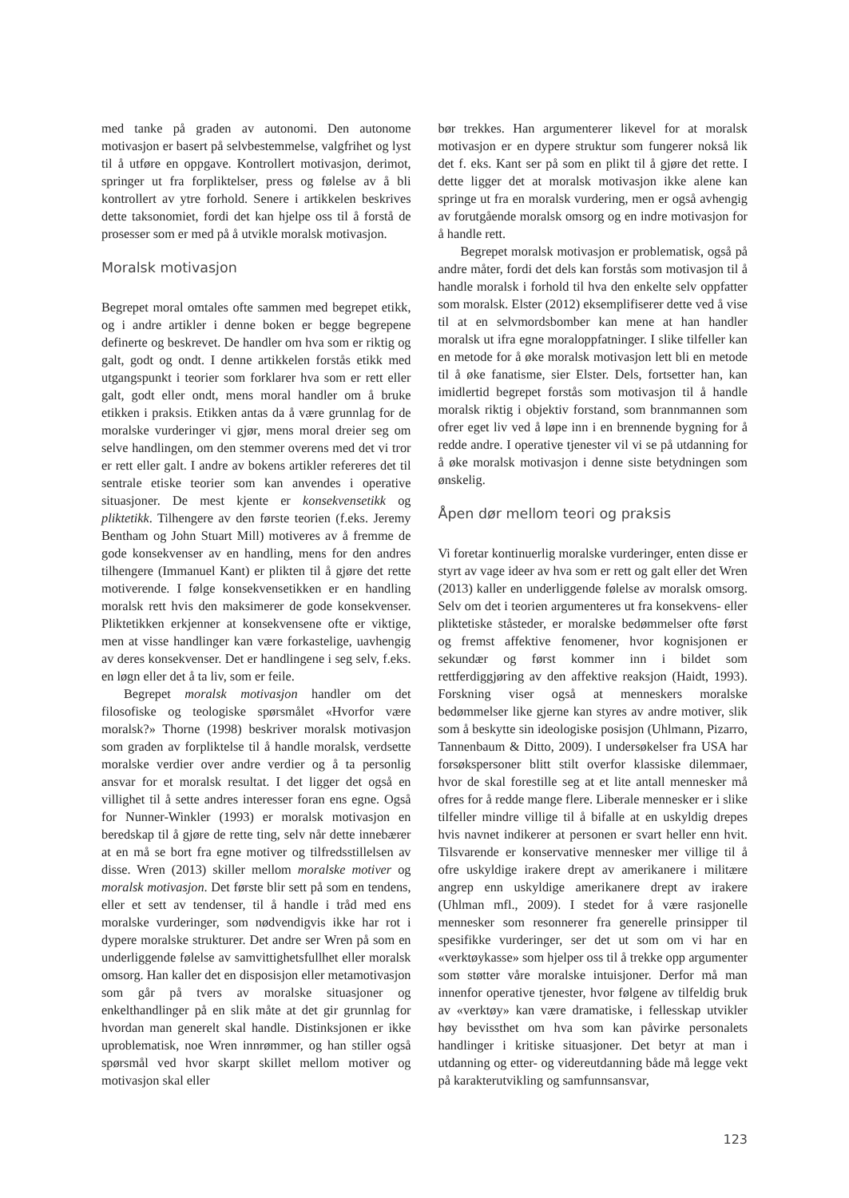med tanke på graden av autonomi. Den autonome motivasjon er basert på selvbestemmelse, valgfrihet og lyst til å utføre en oppgave. Kontrollert motivasjon, derimot, springer ut fra forpliktelser, press og følelse av å bli kontrollert av ytre forhold. Senere i artikkelen beskrives dette taksonomiet, fordi det kan hjelpe oss til å forstå de prosesser som er med på å utvikle moralsk motivasjon.
Moralsk motivasjon
Begrepet moral omtales ofte sammen med begrepet etikk, og i andre artikler i denne boken er begge begrepene definerte og beskrevet. De handler om hva som er riktig og galt, godt og ondt. I denne artikkelen forstås etikk med utgangspunkt i teorier som forklarer hva som er rett eller galt, godt eller ondt, mens moral handler om å bruke etikken i praksis. Etikken antas da å være grunnlag for de moralske vurderinger vi gjør, mens moral dreier seg om selve handlingen, om den stemmer overens med det vi tror er rett eller galt. I andre av bokens artikler refereres det til sentrale etiske teorier som kan anvendes i operative situasjoner. De mest kjente er konsekvensetikk og pliktetikk. Tilhengere av den første teorien (f.eks. Jeremy Bentham og John Stuart Mill) motiveres av å fremme de gode konsekvenser av en handling, mens for den andres tilhengere (Immanuel Kant) er plikten til å gjøre det rette motiverende. I følge konsekvensetikken er en handling moralsk rett hvis den maksimerer de gode konsekvenser. Pliktetikken erkjenner at konsekvensene ofte er viktige, men at visse handlinger kan være forkastelige, uavhengig av deres konsekvenser. Det er handlingene i seg selv, f.eks. en løgn eller det å ta liv, som er feile.
Begrepet moralsk motivasjon handler om det filosofiske og teologiske spørsmålet «Hvorfor være moralsk?» Thorne (1998) beskriver moralsk motivasjon som graden av forpliktelse til å handle moralsk, verdsette moralske verdier over andre verdier og å ta personlig ansvar for et moralsk resultat. I det ligger det også en villighet til å sette andres interesser foran ens egne. Også for Nunner-Winkler (1993) er moralsk motivasjon en beredskap til å gjøre de rette ting, selv når dette innebærer at en må se bort fra egne motiver og tilfredsstillelsen av disse. Wren (2013) skiller mellom moralske motiver og moralsk motivasjon. Det første blir sett på som en tendens, eller et sett av tendenser, til å handle i tråd med ens moralske vurderinger, som nødvendigvis ikke har rot i dypere moralske strukturer. Det andre ser Wren på som en underliggende følelse av samvittighetsfullhet eller moralsk omsorg. Han kaller det en disposisjon eller metamotivasjon som går på tvers av moralske situasjoner og enkelthandlinger på en slik måte at det gir grunnlag for hvordan man generelt skal handle. Distinksjonen er ikke uproblematisk, noe Wren innrømmer, og han stiller også spørsmål ved hvor skarpt skillet mellom motiver og motivasjon skal eller
bør trekkes. Han argumenterer likevel for at moralsk motivasjon er en dypere struktur som fungerer nokså lik det f. eks. Kant ser på som en plikt til å gjøre det rette. I dette ligger det at moralsk motivasjon ikke alene kan springe ut fra en moralsk vurdering, men er også avhengig av forutgående moralsk omsorg og en indre motivasjon for å handle rett.
Begrepet moralsk motivasjon er problematisk, også på andre måter, fordi det dels kan forstås som motivasjon til å handle moralsk i forhold til hva den enkelte selv oppfatter som moralsk. Elster (2012) eksemplifiserer dette ved å vise til at en selvmordsbomber kan mene at han handler moralsk ut ifra egne moraloppfatninger. I slike tilfeller kan en metode for å øke moralsk motivasjon lett bli en metode til å øke fanatisme, sier Elster. Dels, fortsetter han, kan imidlertid begrepet forstås som motivasjon til å handle moralsk riktig i objektiv forstand, som brannmannen som ofrer eget liv ved å løpe inn i en brennende bygning for å redde andre. I operative tjenester vil vi se på utdanning for å øke moralsk motivasjon i denne siste betydningen som ønskelig.
Åpen dør mellom teori og praksis
Vi foretar kontinuerlig moralske vurderinger, enten disse er styrt av vage ideer av hva som er rett og galt eller det Wren (2013) kaller en underliggende følelse av moralsk omsorg. Selv om det i teorien argumenteres ut fra konsekvens- eller pliktetiske ståsteder, er moralske bedømmelser ofte først og fremst affektive fenomener, hvor kognisjonen er sekundær og først kommer inn i bildet som rettferdiggjøring av den affektive reaksjon (Haidt, 1993). Forskning viser også at menneskers moralske bedømmelser like gjerne kan styres av andre motiver, slik som å beskytte sin ideologiske posisjon (Uhlmann, Pizarro, Tannenbaum & Ditto, 2009). I undersøkelser fra USA har forsøkspersoner blitt stilt overfor klassiske dilemmaer, hvor de skal forestille seg at et lite antall mennesker må ofres for å redde mange flere. Liberale mennesker er i slike tilfeller mindre villige til å bifalle at en uskyldig drepes hvis navnet indikerer at personen er svart heller enn hvit. Tilsvarende er konservative mennesker mer villige til å ofre uskyldige irakere drept av amerikanere i militære angrep enn uskyldige amerikanere drept av irakere (Uhlman mfl., 2009). I stedet for å være rasjonelle mennesker som resonnerer fra generelle prinsipper til spesifikke vurderinger, ser det ut som om vi har en «verktøykasse» som hjelper oss til å trekke opp argumenter som støtter våre moralske intuisjoner. Derfor må man innenfor operative tjenester, hvor følgene av tilfeldig bruk av «verktøy» kan være dramatiske, i fellesskap utvikler høy bevissthet om hva som kan påvirke personalets handlinger i kritiske situasjoner. Det betyr at man i utdanning og etter- og videreutdanning både må legge vekt på karakterutvikling og samfunnsansvar,
123